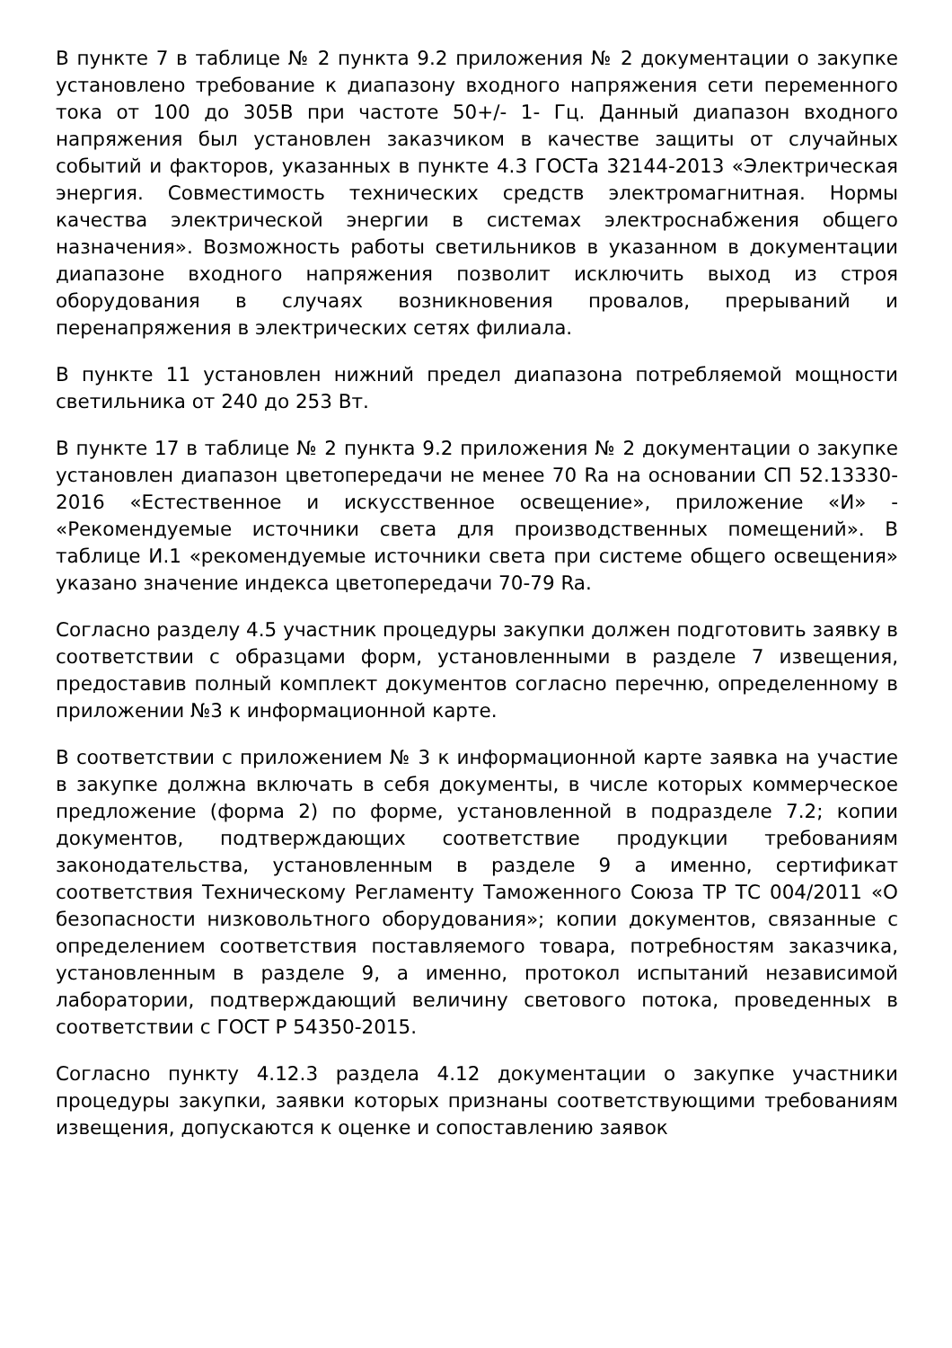В пункте 7 в таблице № 2 пункта 9.2 приложения № 2 документации о закупке установлено требование к диапазону входного напряжения сети переменного тока от 100 до 305В при частоте 50+/- 1- Гц. Данный диапазон входного напряжения был установлен заказчиком в качестве защиты от случайных событий и факторов, указанных в пункте 4.3 ГОСТа 32144-2013 «Электрическая энергия. Совместимость технических средств электромагнитная. Нормы качества электрической энергии в системах электроснабжения общего назначения». Возможность работы светильников в указанном в документации диапазоне входного напряжения позволит исключить выход из строя оборудования в случаях возникновения провалов, прерываний и перенапряжения в электрических сетях филиала.
В пункте 11 установлен нижний предел диапазона потребляемой мощности светильника от 240 до 253 Вт.
В пункте 17 в таблице № 2 пункта 9.2 приложения № 2 документации о закупке установлен диапазон цветопередачи не менее 70 Ra на основании СП 52.13330-2016 «Естественное и искусственное освещение», приложение «И» - «Рекомендуемые источники света для производственных помещений». В таблице И.1 «рекомендуемые источники света при системе общего освещения» указано значение индекса цветопередачи 70-79 Ra.
Согласно разделу 4.5 участник процедуры закупки должен подготовить заявку в соответствии с образцами форм, установленными в разделе 7 извещения, предоставив полный комплект документов согласно перечню, определенному в приложении №3 к информационной карте.
В соответствии с приложением № 3 к информационной карте заявка на участие в закупке должна включать в себя документы, в числе которых коммерческое предложение (форма 2) по форме, установленной в подразделе 7.2; копии документов, подтверждающих соответствие продукции требованиям законодательства, установленным в разделе 9 а именно, сертификат соответствия Техническому Регламенту Таможенного Союза ТР ТС 004/2011 «О безопасности низковольтного оборудования»; копии документов, связанные с определением соответствия поставляемого товара, потребностям заказчика, установленным в разделе 9, а именно, протокол испытаний независимой лаборатории, подтверждающий величину светового потока, проведенных в соответствии с ГОСТ Р 54350-2015.
Согласно пункту 4.12.3 раздела 4.12 документации о закупке участники процедуры закупки, заявки которых признаны соответствующими требованиям извещения, допускаются к оценке и сопоставлению заявок